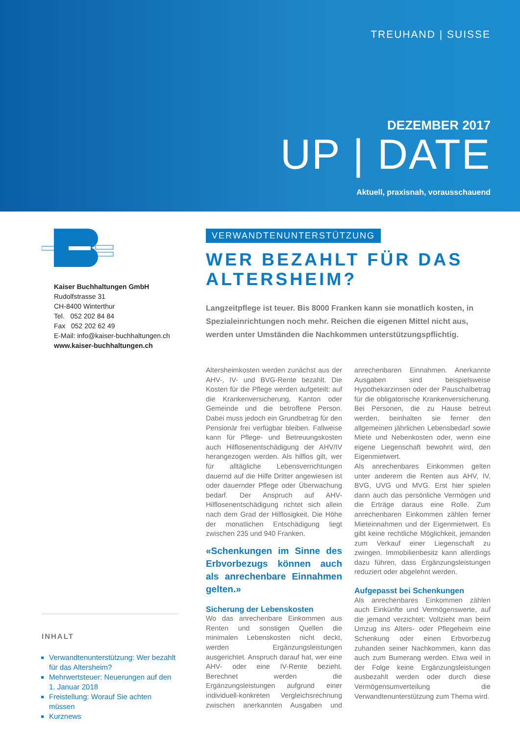TREUHAND | SUISSE
DEZEMBER 2017
UP | DATE
Aktuell, praxisnah, vorausschauend
Kaiser Buchhaltungen GmbH
Rudolfstrasse 31
CH-8400 Winterthur
Tel. 052 202 84 84
Fax 052 202 62 49
E-Mail: info@kaiser-buchhaltungen.ch
www.kaiser-buchhaltungen.ch
INHALT
Verwandtenunterstützung: Wer bezahlt für das Altersheim?
Mehrwertsteuer: Neuerungen auf den 1. Januar 2018
Freistellung: Worauf Sie achten müssen
Kurznews
VERWANDTENUNTERSTÜTZUNG
WER BEZAHLT FÜR DAS ALTERSHEIM?
Langzeitpflege ist teuer. Bis 8000 Franken kann sie monatlich kosten, in Spezialeinrichtungen noch mehr. Reichen die eigenen Mittel nicht aus, werden unter Umständen die Nachkommen unterstützungspflichtig.
Altersheimkosten werden zunächst aus der AHV-, IV- und BVG-Rente bezahlt. Die Kosten für die Pflege werden aufgeteilt: auf die Krankenversicherung, Kanton oder Gemeinde und die betroffene Person. Dabei muss jedoch ein Grundbetrag für den Pensionär frei verfügbar bleiben. Fallweise kann für Pflege- und Betreuungskosten auch Hilflosenentschädigung der AHV/IV herangezogen werden. Als hilflos gilt, wer für alltägliche Lebensverrichtungen dauernd auf die Hilfe Dritter angewiesen ist oder dauernder Pflege oder Überwachung bedarf. Der Anspruch auf AHV-Hilflosenentschädigung richtet sich allein nach dem Grad der Hilflosigkeit. Die Höhe der monatlichen Entschädigung liegt zwischen 235 und 940 Franken.
«Schenkungen im Sinne des Erbvorbezugs können auch als anrechenbare Einnahmen gelten.»
Sicherung der Lebenskosten
Wo das anrechenbare Einkommen aus Renten und sonstigen Quellen die minimalen Lebenskosten nicht deckt, werden Ergänzungsleistungen ausgerichtet. Anspruch darauf hat, wer eine AHV- oder eine IV-Rente bezieht. Berechnet werden die Ergänzungsleistungen aufgrund einer individuell-konkreten Vergleichsrechnung zwischen anerkannten Ausgaben und anrechenbaren Einnahmen. Anerkannte Ausgaben sind beispielsweise Hypothekarzinsen oder der Pauschalbetrag für die obligatorische Krankenversicherung. Bei Personen, die zu Hause betreut werden, beinhalten sie ferner den allgemeinen jährlichen Lebensbedarf sowie Miete und Nebenkosten oder, wenn eine eigene Liegenschaft bewohnt wird, den Eigenmietwert.
Als anrechenbares Einkommen gelten unter anderem die Renten aus AHV, IV, BVG, UVG und MVG. Erst hier spielen dann auch das persönliche Vermögen und die Erträge daraus eine Rolle. Zum anrechenbaren Einkommen zählen ferner Mieteinnahmen und der Eigenmietwert. Es gibt keine rechtliche Möglichkeit, jemanden zum Verkauf einer Liegenschaft zu zwingen. Immobilienbesitz kann allerdings dazu führen, dass Ergänzungsleistungen reduziert oder abgelehnt werden.
Aufgepasst bei Schenkungen
Als anrechenbares Einkommen zählen auch Einkünfte und Vermögenswerte, auf die jemand verzichtet: Vollzieht man beim Umzug ins Alters- oder Pflegeheim eine Schenkung oder einen Erbvorbezug zuhanden seiner Nachkommen, kann das auch zum Bumerang werden. Etwa weil in der Folge keine Ergänzungsleistungen ausbezahlt werden oder durch diese Vermögensumverteilung die Verwandtenunterstützung zum Thema wird.